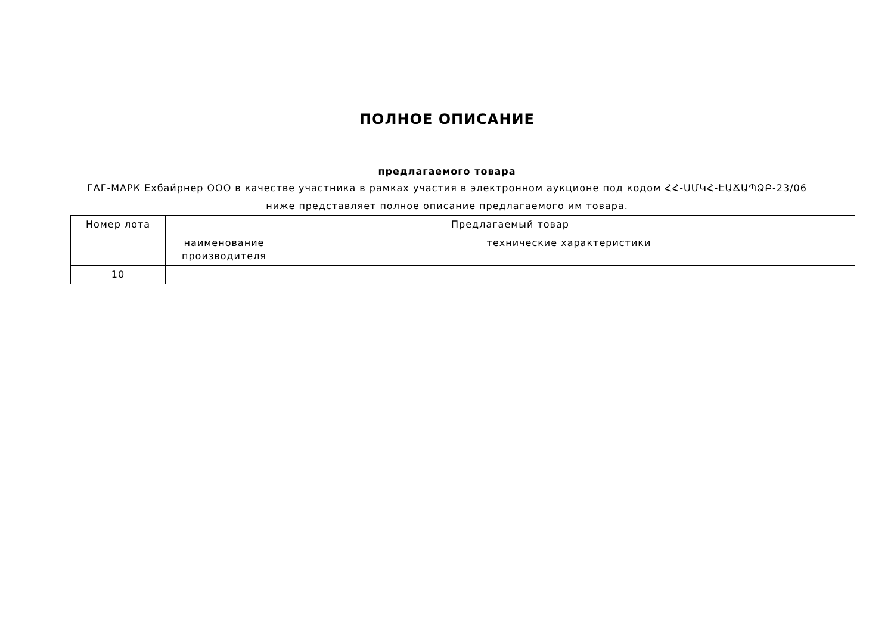ПОЛНОЕ ОПИСАНИЕ
предлагаемого товара
ГАГ-МАРК Ехбайрнер ООО в качестве участника в рамках участия в электронном аукционе под кодом ՀՀ-ՍՄԿՀ-ԷԱՃԱՊՁԲ-23/06
ниже представляет полное описание предлагаемого им товара.
| Номер лота | Предлагаемый товар | |
| --- | --- | --- |
| | наименование производителя | технические характеристики |
| 10 | | |